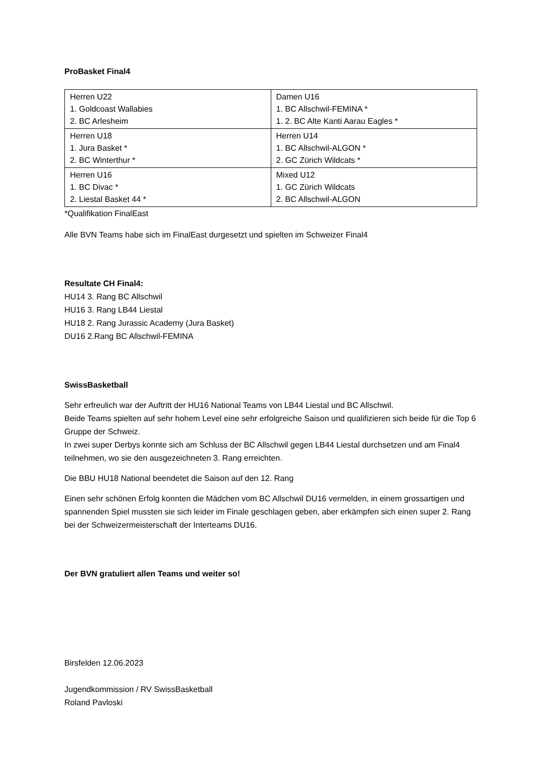ProBasket Final4
| Herren U22 1. Goldcoast Wallabies 2. BC Arlesheim | Damen U16 1. BC Allschwil-FEMINA * 1. 2. BC Alte Kanti Aarau Eagles * |
| Herren U18 1. Jura Basket * 2. BC Winterthur * | Herren U14 1. BC Allschwil-ALGON * 2. GC Zürich Wildcats * |
| Herren U16 1. BC Divac * 2. Liestal Basket 44 * | Mixed U12 1. GC Zürich Wildcats 2. BC Allschwil-ALGON |
*Qualifikation FinalEast
Alle BVN Teams habe sich im FinalEast durgesetzt und spielten im Schweizer Final4
Resultate CH Final4:
HU14 3. Rang BC Allschwil
HU16 3. Rang LB44 Liestal
HU18 2. Rang Jurassic Academy (Jura Basket)
DU16 2.Rang BC Allschwil-FEMINA
SwissBasketball
Sehr erfreulich war der Auftritt der HU16 National Teams von LB44 Liestal und BC Allschwil.
Beide Teams spielten auf sehr hohem Level eine sehr erfolgreiche Saison und qualifizieren sich beide für die Top 6 Gruppe der Schweiz.
In zwei super Derbys konnte sich am Schluss der BC Allschwil gegen LB44 Liestal durchsetzen und am Final4 teilnehmen, wo sie den ausgezeichneten 3. Rang erreichten.
Die BBU HU18 National beendetet die Saison auf den 12. Rang
Einen sehr schönen Erfolg konnten die Mädchen vom BC Allschwil DU16 vermelden, in einem grossartigen und spannenden Spiel mussten sie sich leider im Finale geschlagen geben, aber erkämpfen sich einen super 2. Rang bei der Schweizermeisterschaft der Interteams DU16.
Der BVN gratuliert allen Teams und weiter so!
Birsfelden 12.06.2023
Jugendkommission / RV SwissBasketball
Roland Pavloski